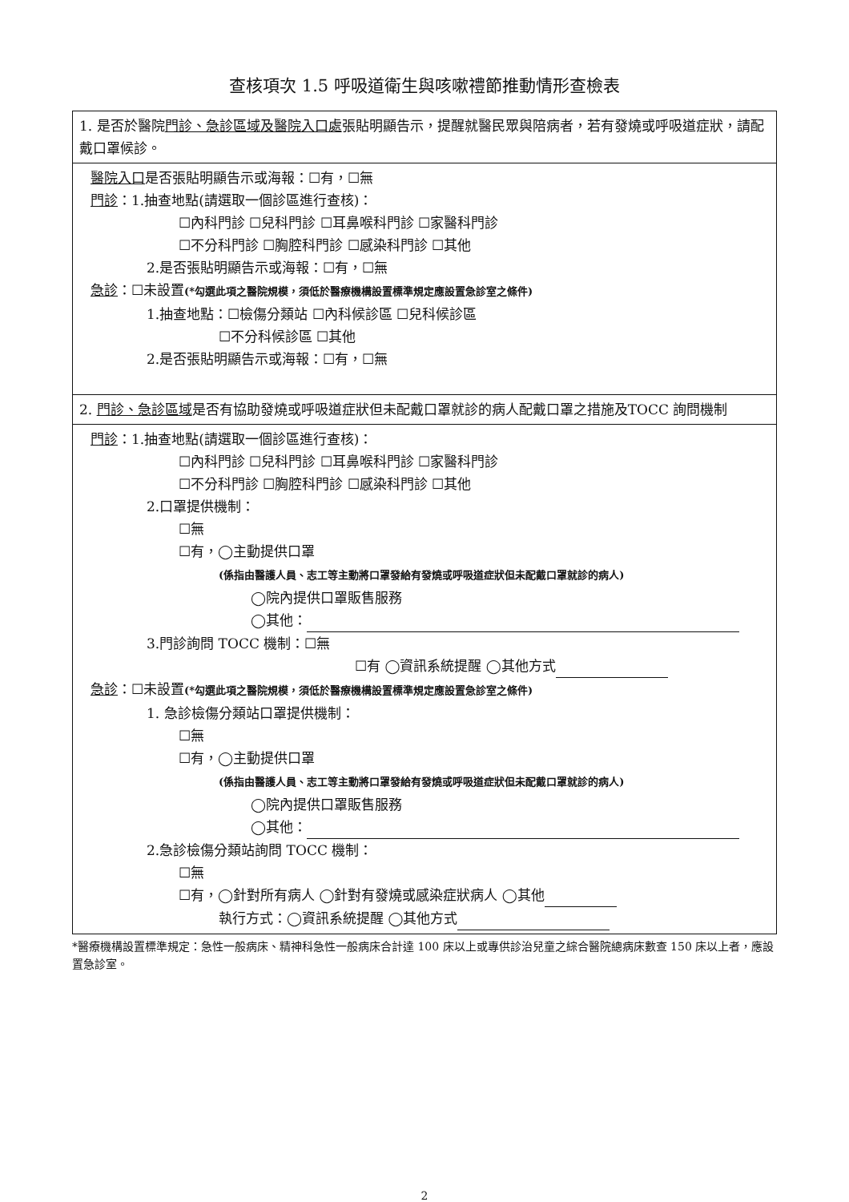查核項次 1.5 呼吸道衛生與咳嗽禮節推動情形查檢表
1. 是否於醫院門診、急診區域及醫院入口處張貼明顯告示，提醒就醫民眾與陪病者，若有發燒或呼吸道症狀，請配戴口罩候診。
醫院入口是否張貼明顯告示或海報：☐有，☐無
門診：1.抽查地點(請選取一個診區進行查核)：
☐內科門診 ☐兒科門診 ☐耳鼻喉科門診 ☐家醫科門診
☐不分科門診 ☐胸腔科門診 ☐感染科門診 ☐其他
2.是否張貼明顯告示或海報：☐有，☐無
急診：☐未設置(*勾選此項之醫院規模，須低於醫療機構設置標準規定應設置急診室之條件)
1.抽查地點：☐檢傷分類站 ☐內科候診區 ☐兒科候診區
☐不分科候診區 ☐其他
2.是否張貼明顯告示或海報：☐有，☐無
2. 門診、急診區域是否有協助發燒或呼吸道症狀但未配戴口罩就診的病人配戴口罩之措施及TOCC 詢問機制
門診：1.抽查地點(請選取一個診區進行查核)：
☐內科門診 ☐兒科門診 ☐耳鼻喉科門診 ☐家醫科門診
☐不分科門診 ☐胸腔科門診 ☐感染科門診 ☐其他
2.口罩提供機制：
☐無
☐有，◯主動提供口罩
(係指由醫護人員、志工等主動將口罩發給有發燒或呼吸道症狀但未配戴口罩就診的病人)
◯院內提供口罩販售服務
◯其他：
3.門診詢問 TOCC 機制：☐無
☐有 ◯資訊系統提醒 ◯其他方式
急診：☐未設置(*勾選此項之醫院規模，須低於醫療機構設置標準規定應設置急診室之條件)
1. 急診檢傷分類站口罩提供機制：
☐無
☐有，◯主動提供口罩
(係指由醫護人員、志工等主動將口罩發給有發燒或呼吸道症狀但未配戴口罩就診的病人)
◯院內提供口罩販售服務
◯其他：
2.急診檢傷分類站詢問 TOCC 機制：
☐無
☐有，◯針對所有病人 ◯針對有發燒或感染症狀病人 ◯其他
執行方式：◯資訊系統提醒 ◯其他方式
*醫療機構設置標準規定：急性一般病床、精神科急性一般病床合計達 100 床以上或專供診治兒童之綜合醫院總病床數查 150 床以上者，應設置急診室。
2